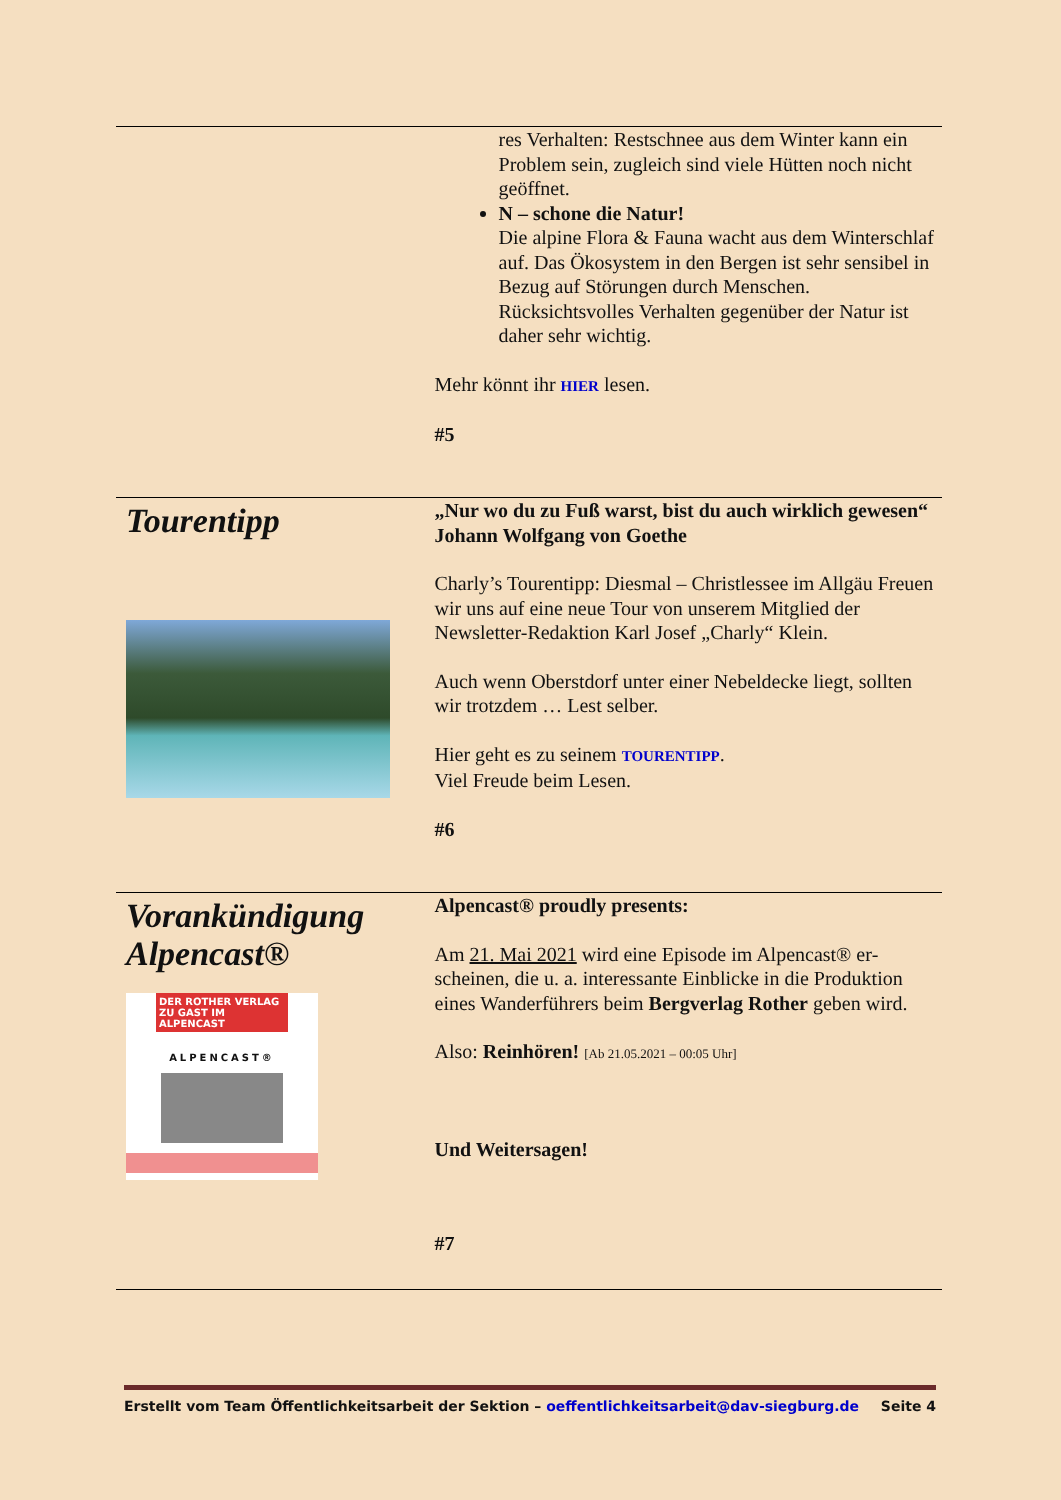res Verhalten: Restschnee aus dem Winter kann ein Problem sein, zugleich sind viele Hütten noch nicht geöffnet.
N – schone die Natur!
Die alpine Flora & Fauna wacht aus dem Winter­schlaf auf. Das Ökosystem in den Bergen ist sehr sensibel in Bezug auf Störungen durch Men­schen. Rücksichtsvolles Verhalten gegenüber der Natur ist daher sehr wichtig.
Mehr könnt ihr HIER lesen.
#5
Tourentipp
„Nur wo du zu Fuß warst, bist du auch wirklich gewe­sen“ Johann Wolfgang von Goethe
Charly’s Tourentipp: Diesmal – Christlessee im Allgäu Freuen wir uns auf eine neue Tour von unserem Mitglied der Newsletter-Redaktion Karl Josef „Charly“ Klein.
Auch wenn Oberstdorf unter einer Nebeldecke liegt, soll­ten wir trotzdem … Lest selber.
Hier geht es zu seinem TOURENTIPP.
Viel Freude beim Lesen.
#6
Vorankündigung Alpencast®
DER ROTHER VERLAG ZU GAST IM ALPENCAST
ALPENCAST®
Alpencast® proudly presents:
Am 21. Mai 2021 wird eine Episode im Alpencast® er­scheinen, die u. a. interessante Einblicke in die Produktion eines Wanderführers beim Bergverlag Rother geben wird.
Also: Reinhören! [Ab 21.05.2021 – 00:05 Uhr]
Und Weitersagen!
#7
Erstellt vom Team Öffentlichkeitsarbeit der Sektion – oeffentlichkeitsarbeit@dav-siegburg.de Seite 4